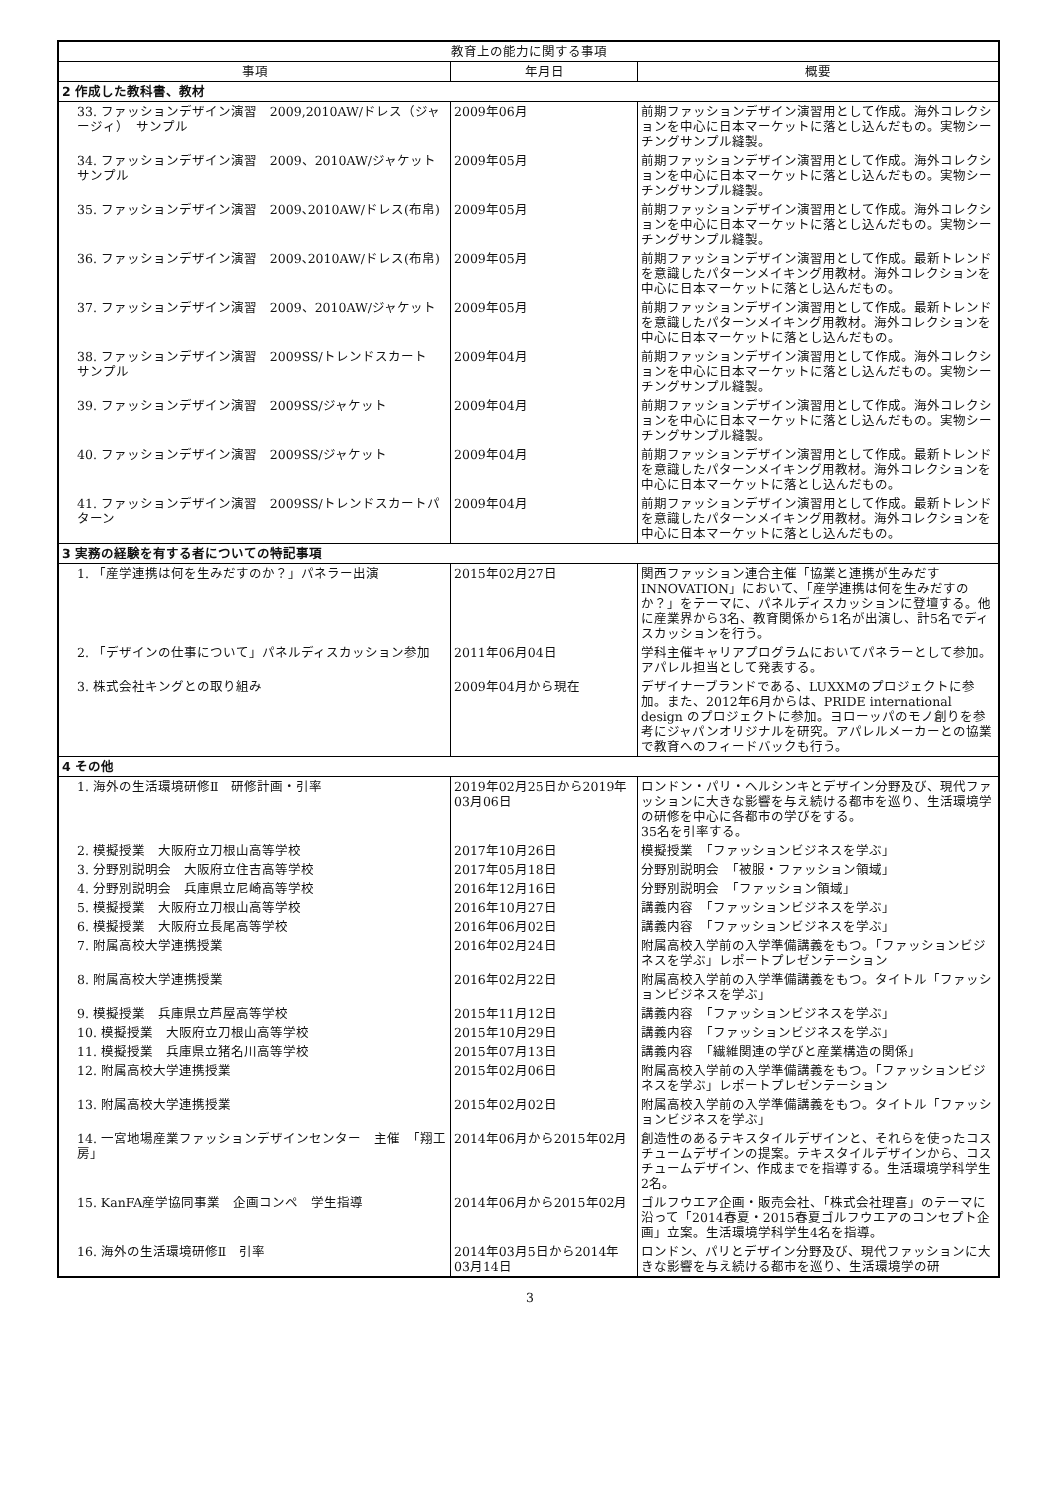| 教育上の能力に関する事項 | | |
| --- | --- | --- |
| 事項 | 年月日 | 概要 |
| 2 作成した教科書、教材 | | |
| 33. ファッションデザイン演習 2009,2010AW/ドレス（ジャージィ） サンプル | 2009年06月 | 前期ファッションデザイン演習用として作成。海外コレクションを中心に日本マーケットに落とし込んだもの。実物シーチングサンプル縫製。 |
| 34. ファッションデザイン演習 2009、2010AW/ジャケット サンプル | 2009年05月 | 前期ファッションデザイン演習用として作成。海外コレクションを中心に日本マーケットに落とし込んだもの。実物シーチングサンプル縫製。 |
| 35. ファッションデザイン演習 2009､2010AW/ドレス(布帛) | 2009年05月 | 前期ファッションデザイン演習用として作成。海外コレクションを中心に日本マーケットに落とし込んだもの。実物シーチングサンプル縫製。 |
| 36. ファッションデザイン演習 2009､2010AW/ドレス(布帛) | 2009年05月 | 前期ファッションデザイン演習用として作成。最新トレンドを意識したパターンメイキング用教材。海外コレクションを中心に日本マーケットに落とし込んだもの。 |
| 37. ファッションデザイン演習 2009、2010AW/ジャケット | 2009年05月 | 前期ファッションデザイン演習用として作成。最新トレンドを意識したパターンメイキング用教材。海外コレクションを中心に日本マーケットに落とし込んだもの。 |
| 38. ファッションデザイン演習 2009SS/トレンドスカート サンプル | 2009年04月 | 前期ファッションデザイン演習用として作成。海外コレクションを中心に日本マーケットに落とし込んだもの。実物シーチングサンプル縫製。 |
| 39. ファッションデザイン演習 2009SS/ジャケット | 2009年04月 | 前期ファッションデザイン演習用として作成。海外コレクションを中心に日本マーケットに落とし込んだもの。実物シーチングサンプル縫製。 |
| 40. ファッションデザイン演習 2009SS/ジャケット | 2009年04月 | 前期ファッションデザイン演習用として作成。最新トレンドを意識したパターンメイキング用教材。海外コレクションを中心に日本マーケットに落とし込んだもの。 |
| 41. ファッションデザイン演習 2009SS/トレンドスカートパターン | 2009年04月 | 前期ファッションデザイン演習用として作成。最新トレンドを意識したパターンメイキング用教材。海外コレクションを中心に日本マーケットに落とし込んだもの。 |
| 3 実務の経験を有する者についての特記事項 | | |
| 1. 「産学連携は何を生みだすのか？」パネラー出演 | 2015年02月27日 | 関西ファッション連合主催「協業と連携が生みだすINNOVATION」において、「産学連携は何を生みだすのか？」をテーマに、パネルディスカッションに登壇する。他に産業界から3名、教育関係から1名が出演し、計5名でディスカッションを行う。 |
| 2. 「デザインの仕事について」パネルディスカッション参加 | 2011年06月04日 | 学科主催キャリアプログラムにおいてパネラーとして参加。アパレル担当として発表する。 |
| 3. 株式会社キングとの取り組み | 2009年04月から現在 | デザイナーブランドである、LUXXMのプロジェクトに参加。また、2012年6月からは、PRIDE international design のプロジェクトに参加。ヨローッパのモノ創りを参考にジャパンオリジナルを研究。アパレルメーカーとの協業で教育へのフィードバックも行う。 |
| 4 その他 | | |
| 1. 海外の生活環境研修Ⅱ 研修計画・引率 | 2019年02月25日から2019年03月06日 | ロンドン・パリ・ヘルシンキとデザイン分野及び、現代ファッションに大きな影響を与え続ける都市を巡り、生活環境学の研修を中心に各都市の学びをする。 35名を引率する。 |
| 2. 模擬授業 大阪府立刀根山高等学校 | 2017年10月26日 | 模擬授業 「ファッションビジネスを学ぶ」 |
| 3. 分野別説明会 大阪府立住吉高等学校 | 2017年05月18日 | 分野別説明会 「被服・ファッション領域」 |
| 4. 分野別説明会 兵庫県立尼崎高等学校 | 2016年12月16日 | 分野別説明会 「ファッション領域」 |
| 5. 模擬授業 大阪府立刀根山高等学校 | 2016年10月27日 | 講義内容 「ファッションビジネスを学ぶ」 |
| 6. 模擬授業 大阪府立長尾高等学校 | 2016年06月02日 | 講義内容 「ファッションビジネスを学ぶ」 |
| 7. 附属高校大学連携授業 | 2016年02月24日 | 附属高校入学前の入学準備講義をもつ。「ファッションビジネスを学ぶ」レポートプレゼンテーション |
| 8. 附属高校大学連携授業 | 2016年02月22日 | 附属高校入学前の入学準備講義をもつ。タイトル「ファッションビジネスを学ぶ」 |
| 9. 模擬授業 兵庫県立芦屋高等学校 | 2015年11月12日 | 講義内容 「ファッションビジネスを学ぶ」 |
| 10. 模擬授業 大阪府立刀根山高等学校 | 2015年10月29日 | 講義内容 「ファッションビジネスを学ぶ」 |
| 11. 模擬授業 兵庫県立猪名川高等学校 | 2015年07月13日 | 講義内容 「繊維関連の学びと産業構造の関係」 |
| 12. 附属高校大学連携授業 | 2015年02月06日 | 附属高校入学前の入学準備講義をもつ。「ファッションビジネスを学ぶ」レポートプレゼンテーション |
| 13. 附属高校大学連携授業 | 2015年02月02日 | 附属高校入学前の入学準備講義をもつ。タイトル「ファッションビジネスを学ぶ」 |
| 14. 一宮地場産業ファッションデザインセンター 主催 「翔工房」 | 2014年06月から2015年02月 | 創造性のあるテキスタイルデザインと、それらを使ったコスチュームデザインの提案。テキスタイルデザインから、コスチュームデザイン、作成までを指導する。生活環境学科学生2名。 |
| 15. KanFA産学協同事業 企画コンペ 学生指導 | 2014年06月から2015年02月 | ゴルフウエア企画・販売会社、「株式会社理喜」のテーマに沿って「2014春夏・2015春夏ゴルフウエアのコンセプト企画」立案。生活環境学科学生4名を指導。 |
| 16. 海外の生活環境研修Ⅱ 引率 | 2014年03月5日から2014年03月14日 | ロンドン、パリとデザイン分野及び、現代ファッションに大きな影響を与え続ける都市を巡り、生活環境学の研 |
3